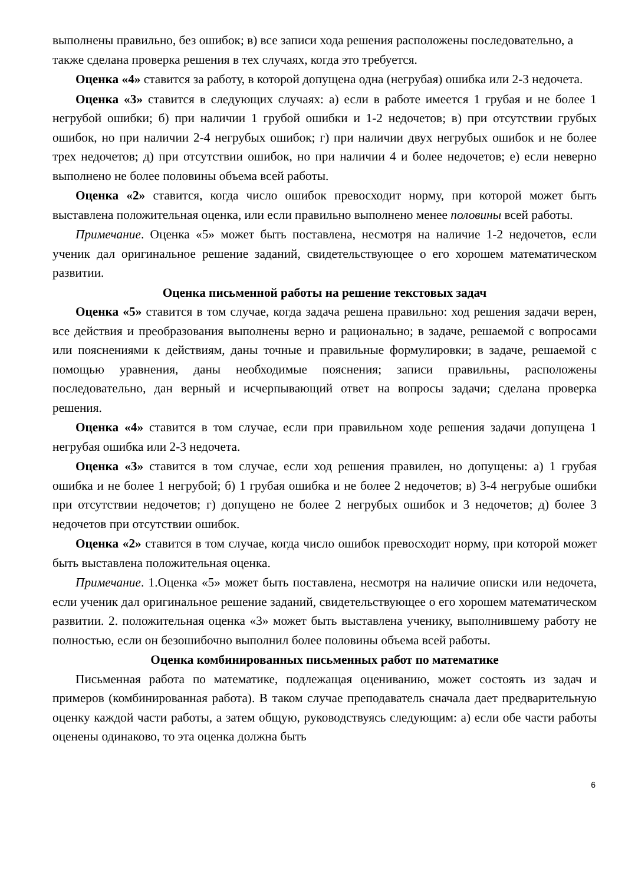выполнены правильно, без ошибок; в) все записи хода решения расположены последовательно, а также сделана проверка решения в тех случаях, когда это требуется.
Оценка «4» ставится за работу, в которой допущена одна (негрубая) ошибка или 2-3 недочета.
Оценка «3» ставится в следующих случаях: а) если в работе имеется 1 грубая и не более 1 негрубой ошибки; б) при наличии 1 грубой ошибки и 1-2 недочетов; в) при отсутствии грубых ошибок, но при наличии 2-4 негрубых ошибок; г) при наличии двух негрубых ошибок и не более трех недочетов; д) при отсутствии ошибок, но при наличии 4 и более недочетов; е) если неверно выполнено не более половины объема всей работы.
Оценка «2» ставится, когда число ошибок превосходит норму, при которой может быть выставлена положительная оценка, или если правильно выполнено менее половины всей работы.
Примечание. Оценка «5» может быть поставлена, несмотря на наличие 1-2 недочетов, если ученик дал оригинальное решение заданий, свидетельствующее о его хорошем математическом развитии.
Оценка письменной работы на решение текстовых задач
Оценка «5» ставится в том случае, когда задача решена правильно: ход решения задачи верен, все действия и преобразования выполнены верно и рационально; в задаче, решаемой с вопросами или пояснениями к действиям, даны точные и правильные формулировки; в задаче, решаемой с помощью уравнения, даны необходимые пояснения; записи правильны, расположены последовательно, дан верный и исчерпывающий ответ на вопросы задачи; сделана проверка решения.
Оценка «4» ставится в том случае, если при правильном ходе решения задачи допущена 1 негрубая ошибка или 2-3 недочета.
Оценка «3» ставится в том случае, если ход решения правилен, но допущены: а) 1 грубая ошибка и не более 1 негрубой; б) 1 грубая ошибка и не более 2 недочетов; в) 3-4 негрубые ошибки при отсутствии недочетов; г) допущено не более 2 негрубых ошибок и 3 недочетов; д) более 3 недочетов при отсутствии ошибок.
Оценка «2» ставится в том случае, когда число ошибок превосходит норму, при которой может быть выставлена положительная оценка.
Примечание. 1.Оценка «5» может быть поставлена, несмотря на наличие описки или недочета, если ученик дал оригинальное решение заданий, свидетельствующее о его хорошем математическом развитии. 2. положительная оценка «3» может быть выставлена ученику, выполнившему работу не полностью, если он безошибочно выполнил более половины объема всей работы.
Оценка комбинированных письменных работ по математике
Письменная работа по математике, подлежащая оцениванию, может состоять из задач и примеров (комбинированная работа). В таком случае преподаватель сначала дает предварительную оценку каждой части работы, а затем общую, руководствуясь следующим: а) если обе части работы оценены одинаково, то эта оценка должна быть
6